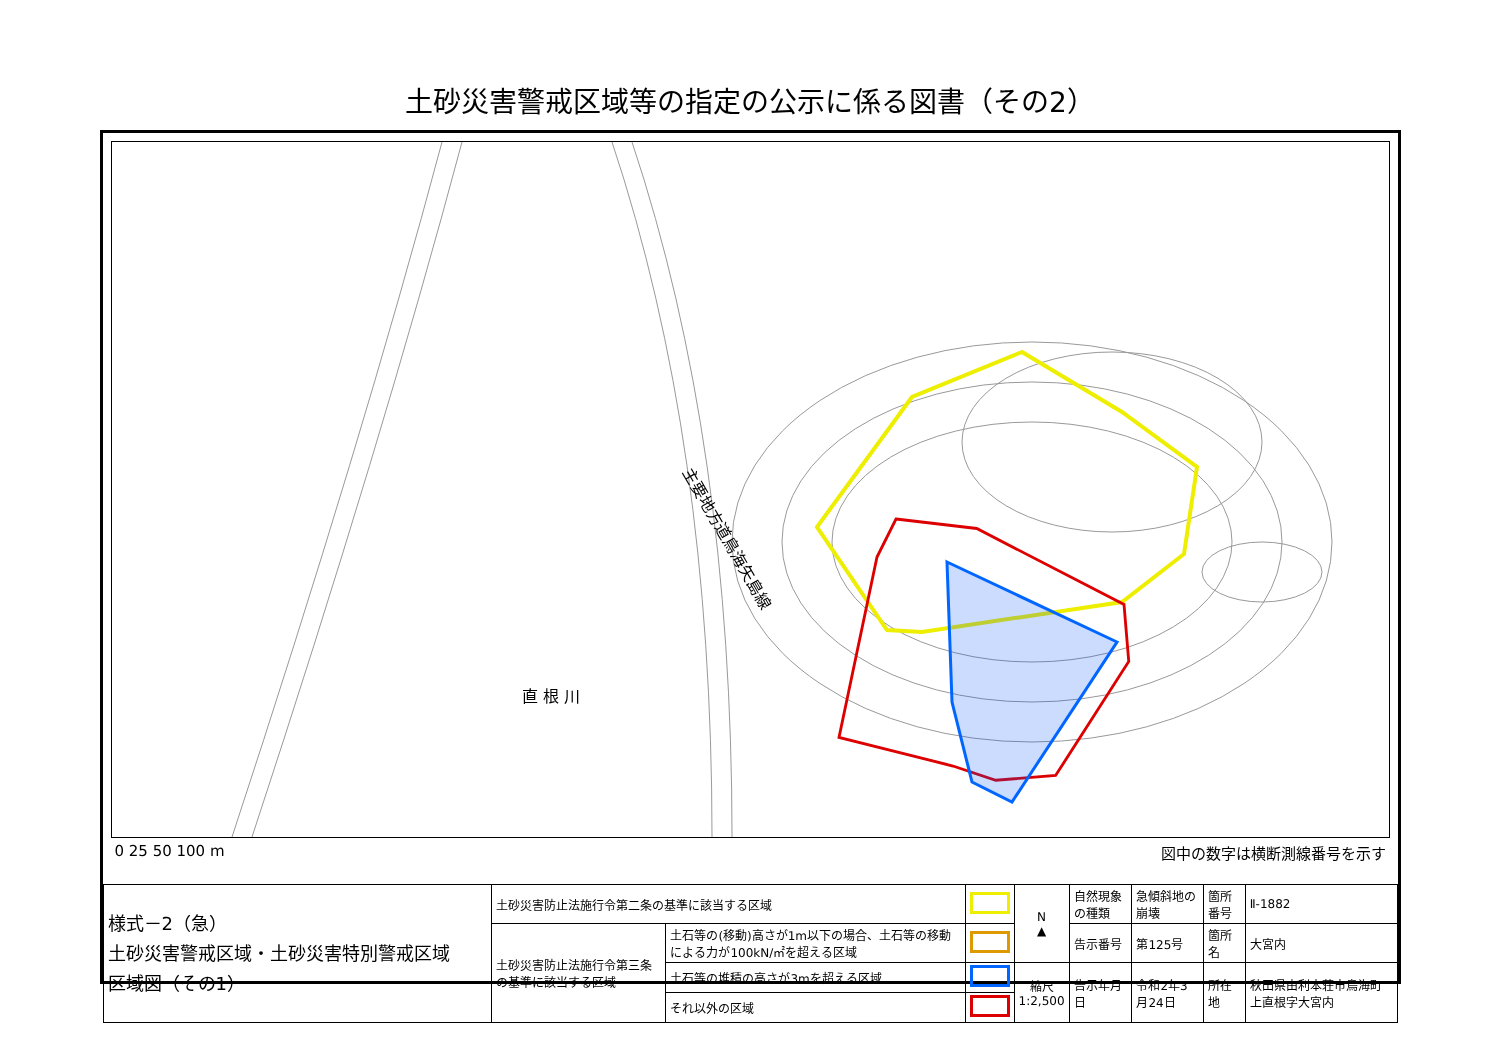土砂災害警戒区域等の指定の公示に係る図書（その2）
主要地方道鳥海矢島線
直 根 川
0 25 50 100 m 図中の数字は横断測線番号を示す
| 様式－2（急） 土砂災害警戒区域・土砂災害特別警戒区域 区域図（その1） | 土砂災害防止法施行令第二条の基準に該当する区域 | | | N ▲ | 自然現象の種類 | 急傾斜地の崩壊 | 箇所番号 | Ⅱ-1882 |
| | 土砂災害防止法施行令第三条の基準に該当する区域 | 土石等の(移動)高さが1m以下の場合、土石等の移動による力が100kN/㎡を超える区域 | | | 告示番号 | 第125号 | 箇所名 | 大宮内 |
| | | 土石等の堆積の高さが3mを超える区域 | | 縮尺 1:2,500 | 告示年月日 | 令和2年3月24日 | 所在地 | 秋田県由利本荘市鳥海町上直根字大宮内 |
| | | それ以外の区域 | | | | | | |